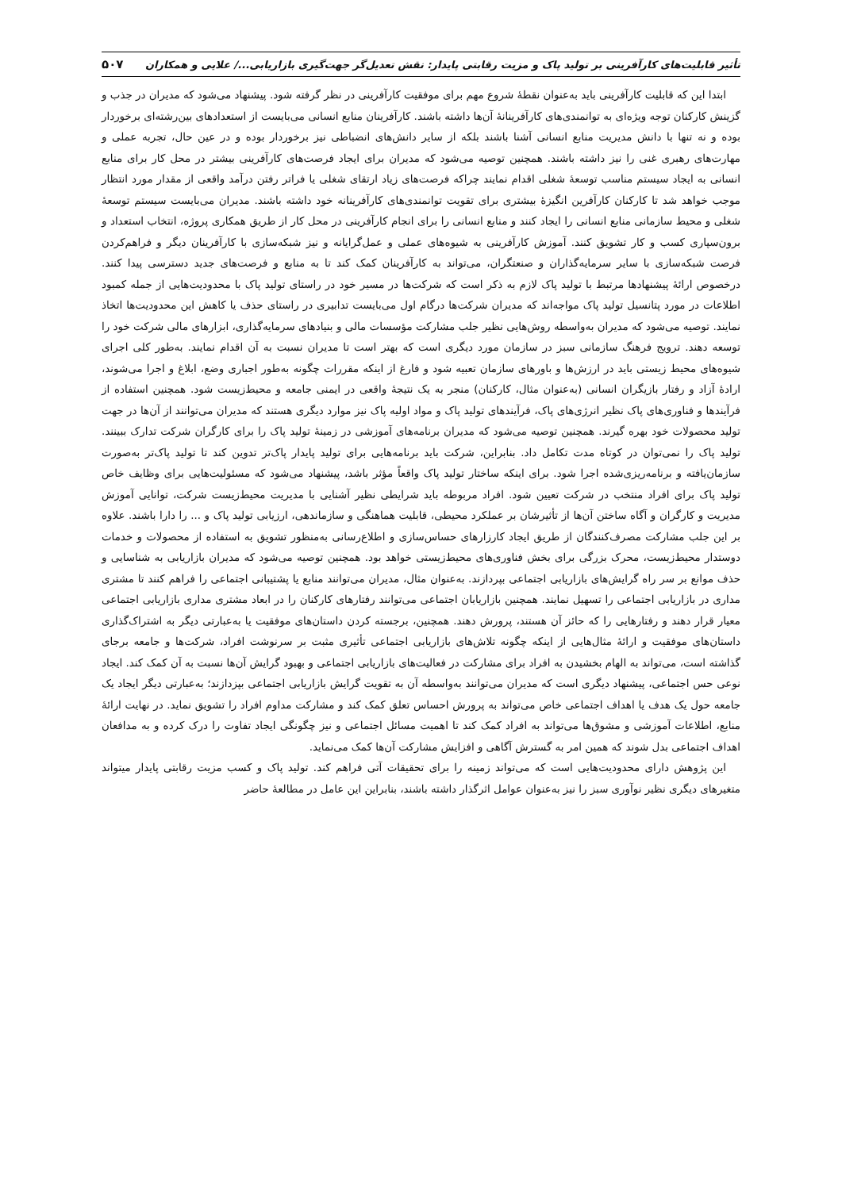تأثیر قابلیت‌های کارآفرینی بر تولید پاک و مزیت رقابتی پایدار: نقش تعدیل‌گر جهت‌گیری بازاریابی.../ علایی و همکاران ۵۰۷
ابتدا این که قابلیت کارآفرینی باید به‌عنوان نقطهٔ شروع مهم برای موفقیت کارآفرینی در نظر گرفته شود. پیشنهاد می‌شود که مدیران در جذب و گزینش کارکنان توجه ویژه‌ای به توانمندی‌های کارآفرینانهٔ آن‌ها داشته باشند. کارآفرینان منابع انسانی می‌بایست از استعدادهای بین‌رشته‌ای برخوردار بوده و نه تنها با دانش مدیریت منابع انسانی آشنا باشند بلکه از سایر دانش‌های انضباطی نیز برخوردار بوده و در عین حال، تجربه عملی و مهارت‌های رهبری غنی را نیز داشته باشند. همچنین توصیه می‌شود که مدیران برای ایجاد فرصت‌های کارآفرینی بیشتر در محل کار برای منابع انسانی به ایجاد سیستم مناسب توسعهٔ شغلی اقدام نمایند چراکه فرصت‌های زیاد ارتقای شغلی یا فراتر رفتن درآمد واقعی از مقدار مورد انتظار موجب خواهد شد تا کارکنان کارآفرین انگیزهٔ بیشتری برای تقویت توانمندی‌های کارآفرینانه خود داشته باشند. مدیران می‌بایست سیستم توسعهٔ شغلی و محیط سازمانی منابع انسانی را ایجاد کنند و منابع انسانی را برای انجام کارآفرینی در محل کار از طریق همکاری پروژه، انتخاب استعداد و برون‌سپاری کسب و کار تشویق کنند. آموزش کارآفرینی به شیوه‌های عملی و عمل‌گرایانه و نیز شبکه‌سازی با کارآفرینان دیگر و فراهم‌کردن فرصت شبکه‌سازی با سایر سرمایه‌گذاران و صنعتگران، می‌تواند به کارآفرینان کمک کند تا به منابع و فرصت‌های جدید دسترسی پیدا کنند. درخصوص ارائهٔ پیشنهادها مرتبط با تولید پاک لازم به ذکر است که شرکت‌ها در مسیر خود در راستای تولید پاک با محدودیت‌هایی از جمله کمبود اطلاعات در مورد پتانسیل تولید پاک مواجه‌اند که مدیران شرکت‌ها درگام اول می‌بایست تدابیری در راستای حذف یا کاهش این محدودیت‌ها اتخاذ نمایند. توصیه می‌شود که مدیران به‌واسطه روش‌هایی نظیر جلب مشارکت مؤسسات مالی و بنیادهای سرمایه‌گذاری، ابزارهای مالی شرکت خود را توسعه دهند. ترویج فرهنگ سازمانی سبز در سازمان مورد دیگری است که بهتر است تا مدیران نسبت به آن اقدام نمایند. به‌طور کلی اجرای شیوه‌های محیط زیستی باید در ارزش‌ها و باورهای سازمان تعبیه شود و فارغ از اینکه مقررات چگونه به‌طور اجباری وضع، ابلاغ و اجرا می‌شوند، ارادهٔ آزاد و رفتار بازیگران انسانی (به‌عنوان مثال، کارکنان) منجر به یک نتیجهٔ واقعی در ایمنی جامعه و محیط‌زیست شود. همچنین استفاده از فرآیندها و فناوری‌های پاک نظیر انرژی‌های پاک، فرآیندهای تولید پاک و مواد اولیه پاک نیز موارد دیگری هستند که مدیران می‌توانند از آن‌ها در جهت تولید محصولات خود بهره گیرند. همچنین توصیه می‌شود که مدیران برنامه‌های آموزشی در زمینهٔ تولید پاک را برای کارگران شرکت تدارک ببینند. تولید پاک را نمی‌توان در کوتاه مدت تکامل داد. بنابراین، شرکت باید برنامه‌هایی برای تولید پایدار پاک‌تر تدوین کند تا تولید پاک‌تر به‌صورت سازمان‌یافته و برنامه‌ریزی‌شده اجرا شود. برای اینکه ساختار تولید پاک واقعاً مؤثر باشد، پیشنهاد می‌شود که مسئولیت‌هایی برای وظایف خاص تولید پاک برای افراد منتخب در شرکت تعیین شود. افراد مربوطه باید شرایطی نظیر آشنایی با مدیریت محیط‌زیست شرکت، توانایی آموزش مدیریت و کارگران و آگاه ساختن آن‌ها از تأثیرشان بر عملکرد محیطی، قابلیت هماهنگی و سازماندهی، ارزیابی تولید پاک و ... را دارا باشند. علاوه بر این جلب مشارکت مصرف‌کنندگان از طریق ایجاد کارزارهای حساس‌سازی و اطلاع‌رسانی به‌منظور تشویق به استفاده از محصولات و خدمات دوستدار محیط‌زیست، محرک بزرگی برای بخش فناوری‌های محیط‌زیستی خواهد بود. همچنین توصیه می‌شود که مدیران بازاریابی به شناسایی و حذف موانع بر سر راه گرایش‌های بازاریابی اجتماعی بپردازند. به‌عنوان مثال، مدیران می‌توانند منابع یا پشتیبانی اجتماعی را فراهم کنند تا مشتری مداری در بازاریابی اجتماعی را تسهیل نمایند. همچنین بازاریابان اجتماعی می‌توانند رفتارهای کارکنان را در ابعاد مشتری مداری بازاریابی اجتماعی معیار قرار دهند و رفتارهایی را که حائز آن هستند، پرورش دهند. همچنین، برجسته کردن داستان‌های موفقیت یا به‌عبارتی دیگر به اشتراک‌گذاری داستان‌های موفقیت و ارائهٔ مثال‌هایی از اینکه چگونه تلاش‌های بازاریابی اجتماعی تأثیری مثبت بر سرنوشت افراد، شرکت‌ها و جامعه برجای گذاشته است، می‌تواند به الهام بخشیدن به افراد برای مشارکت در فعالیت‌های بازاریابی اجتماعی و بهبود گرایش آن‌ها نسبت به آن کمک کند. ایجاد نوعی حس اجتماعی، پیشنهاد دیگری است که مدیران می‌توانند به‌واسطه آن به تقویت گرایش بازاریابی اجتماعی بپزدازند؛ به‌عبارتی دیگر ایجاد یک جامعه حول یک هدف یا اهداف اجتماعی خاص می‌تواند به پرورش احساس تعلق کمک کند و مشارکت مداوم افراد را تشویق نماید. در نهایت ارائهٔ منابع، اطلاعات آموزشی و مشوق‌ها می‌تواند به افراد کمک کند تا اهمیت مسائل اجتماعی و نیز چگونگی ایجاد تفاوت را درک کرده و به مدافعان اهداف اجتماعی بدل شوند که همین امر به گسترش آگاهی و افزایش مشارکت آن‌ها کمک می‌نماید.
این پژوهش دارای محدودیت‌هایی است که می‌تواند زمینه را برای تحقیقات آتی فراهم کند. تولید پاک و کسب مزیت رقابتی پایدار میتواند متغیرهای دیگری نظیر نوآوری سبز را نیز به‌عنوان عوامل اثرگذار داشته باشند، بنابراین این عامل در مطالعهٔ حاضر